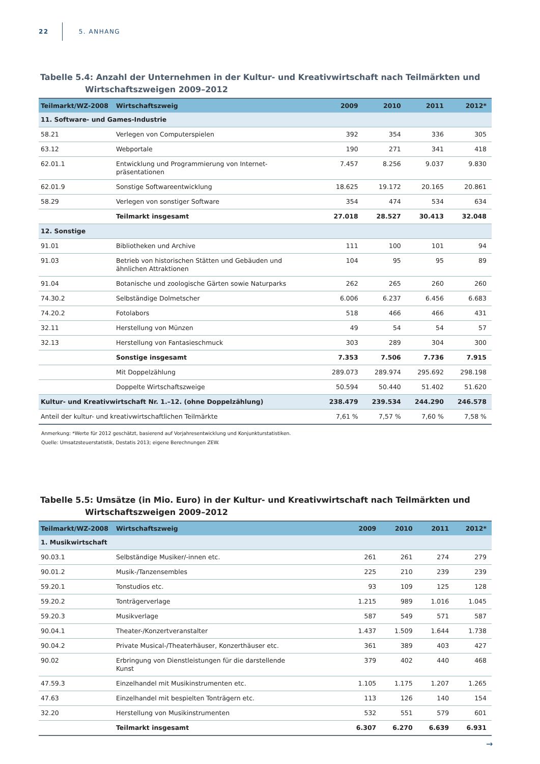22 5. ANHANG
Tabelle 5.4: Anzahl der Unternehmen in der Kultur- und Kreativwirtschaft nach Teilmärkten und Wirtschaftszweigen 2009–2012
| Teilmarkt/WZ-2008 | Wirtschaftszweig | 2009 | 2010 | 2011 | 2012* |
| --- | --- | --- | --- | --- | --- |
| 11. Software- und Games-Industrie | | | | | |
| 58.21 | Verlegen von Computerspielen | 392 | 354 | 336 | 305 |
| 63.12 | Webportale | 190 | 271 | 341 | 418 |
| 62.01.1 | Entwicklung und Programmierung von Internet- präsentationen | 7.457 | 8.256 | 9.037 | 9.830 |
| 62.01.9 | Sonstige Softwareentwicklung | 18.625 | 19.172 | 20.165 | 20.861 |
| 58.29 | Verlegen von sonstiger Software | 354 | 474 | 534 | 634 |
| | Teilmarkt insgesamt | 27.018 | 28.527 | 30.413 | 32.048 |
| 12. Sonstige | | | | | |
| 91.01 | Bibliotheken und Archive | 111 | 100 | 101 | 94 |
| 91.03 | Betrieb von historischen Stätten und Gebäuden und ähnlichen Attraktionen | 104 | 95 | 95 | 89 |
| 91.04 | Botanische und zoologische Gärten sowie Naturparks | 262 | 265 | 260 | 260 |
| 74.30.2 | Selbständige Dolmetscher | 6.006 | 6.237 | 6.456 | 6.683 |
| 74.20.2 | Fotolabors | 518 | 466 | 466 | 431 |
| 32.11 | Herstellung von Münzen | 49 | 54 | 54 | 57 |
| 32.13 | Herstellung von Fantasieschmuck | 303 | 289 | 304 | 300 |
| | Sonstige insgesamt | 7.353 | 7.506 | 7.736 | 7.915 |
| | Mit Doppelzählung | 289.073 | 289.974 | 295.692 | 298.198 |
| | Doppelte Wirtschaftszweige | 50.594 | 50.440 | 51.402 | 51.620 |
| Kultur- und Kreativwirtschaft Nr. 1.–12. (ohne Doppelzählung) | | 238.479 | 239.534 | 244.290 | 246.578 |
| Anteil der kultur- und kreativwirtschaftlichen Teilmärkte | | 7,61 % | 7,57 % | 7,60 % | 7,58 % |
Anmerkung: *Werte für 2012 geschätzt, basierend auf Vorjahresentwicklung und Konjunkturstatistiken.
Quelle: Umsatzsteuerstatistik, Destatis 2013; eigene Berechnungen ZEW.
Tabelle 5.5: Umsätze (in Mio. Euro) in der Kultur- und Kreativwirtschaft nach Teilmärkten und Wirtschaftszweigen 2009–2012
| Teilmarkt/WZ-2008 | Wirtschaftszweig | 2009 | 2010 | 2011 | 2012* |
| --- | --- | --- | --- | --- | --- |
| 1. Musikwirtschaft | | | | | |
| 90.03.1 | Selbständige Musiker/-innen etc. | 261 | 261 | 274 | 279 |
| 90.01.2 | Musik-/Tanzensembles | 225 | 210 | 239 | 239 |
| 59.20.1 | Tonstudios etc. | 93 | 109 | 125 | 128 |
| 59.20.2 | Tonträgerverlage | 1.215 | 989 | 1.016 | 1.045 |
| 59.20.3 | Musikverlage | 587 | 549 | 571 | 587 |
| 90.04.1 | Theater-/Konzertveranstalter | 1.437 | 1.509 | 1.644 | 1.738 |
| 90.04.2 | Private Musical-/Theaterhäuser, Konzerthäuser etc. | 361 | 389 | 403 | 427 |
| 90.02 | Erbringung von Dienstleistungen für die darstellende Kunst | 379 | 402 | 440 | 468 |
| 47.59.3 | Einzelhandel mit Musikinstrumenten etc. | 1.105 | 1.175 | 1.207 | 1.265 |
| 47.63 | Einzelhandel mit bespielten Tonträgern etc. | 113 | 126 | 140 | 154 |
| 32.20 | Herstellung von Musikinstrumenten | 532 | 551 | 579 | 601 |
| | Teilmarkt insgesamt | 6.307 | 6.270 | 6.639 | 6.931 |
→